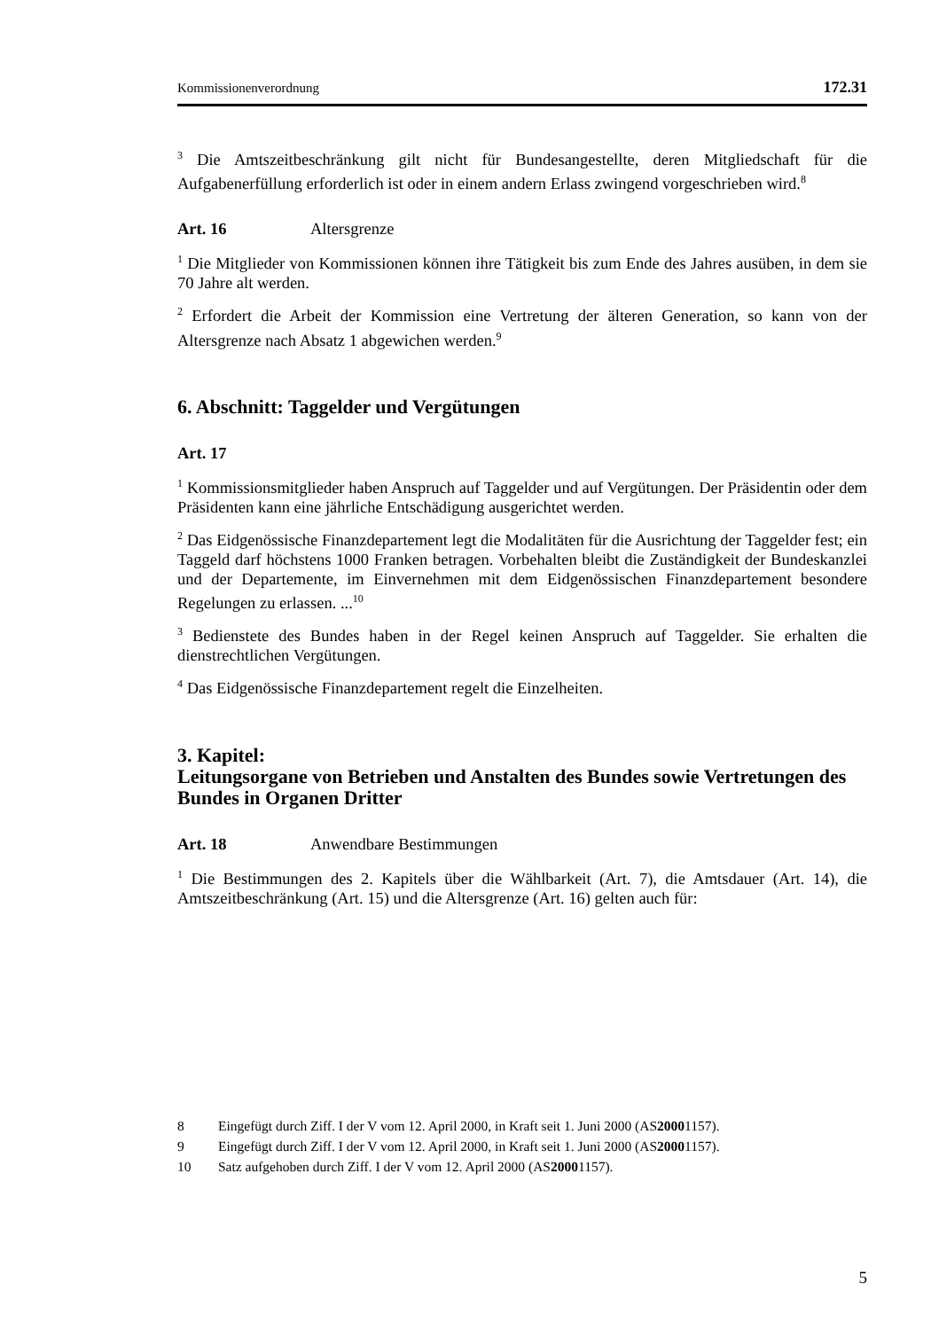Kommissionenverordnung 172.31
<sup>3</sup> Die Amtszeitbeschränkung gilt nicht für Bundesangestellte, deren Mitgliedschaft für die Aufgabenerfüllung erforderlich ist oder in einem andern Erlass zwingend vorgeschrieben wird.<sup>8</sup>
Art. 16 Altersgrenze
<sup>1</sup> Die Mitglieder von Kommissionen können ihre Tätigkeit bis zum Ende des Jahres ausüben, in dem sie 70 Jahre alt werden.
<sup>2</sup> Erfordert die Arbeit der Kommission eine Vertretung der älteren Generation, so kann von der Altersgrenze nach Absatz 1 abgewichen werden.<sup>9</sup>
6. Abschnitt: Taggelder und Vergütungen
Art. 17
<sup>1</sup> Kommissionsmitglieder haben Anspruch auf Taggelder und auf Vergütungen. Der Präsidentin oder dem Präsidenten kann eine jährliche Entschädigung ausgerichtet werden.
<sup>2</sup> Das Eidgenössische Finanzdepartement legt die Modalitäten für die Ausrichtung der Taggelder fest; ein Taggeld darf höchstens 1000 Franken betragen. Vorbehalten bleibt die Zuständigkeit der Bundeskanzlei und der Departemente, im Einvernehmen mit dem Eidgenössischen Finanzdepartement besondere Regelungen zu erlassen. ...<sup>10</sup>
<sup>3</sup> Bedienstete des Bundes haben in der Regel keinen Anspruch auf Taggelder. Sie erhalten die dienstrechtlichen Vergütungen.
<sup>4</sup> Das Eidgenössische Finanzdepartement regelt die Einzelheiten.
3. Kapitel:
Leitungsorgane von Betrieben und Anstalten des Bundes sowie Vertretungen des Bundes in Organen Dritter
Art. 18 Anwendbare Bestimmungen
<sup>1</sup> Die Bestimmungen des 2. Kapitels über die Wählbarkeit (Art. 7), die Amtsdauer (Art. 14), die Amtszeitbeschränkung (Art. 15) und die Altersgrenze (Art. 16) gelten auch für:
8 Eingefügt durch Ziff. I der V vom 12. April 2000, in Kraft seit 1. Juni 2000 (AS 2000 1157).
9 Eingefügt durch Ziff. I der V vom 12. April 2000, in Kraft seit 1. Juni 2000 (AS 2000 1157).
10 Satz aufgehoben durch Ziff. I der V vom 12. April 2000 (AS 2000 1157).
5